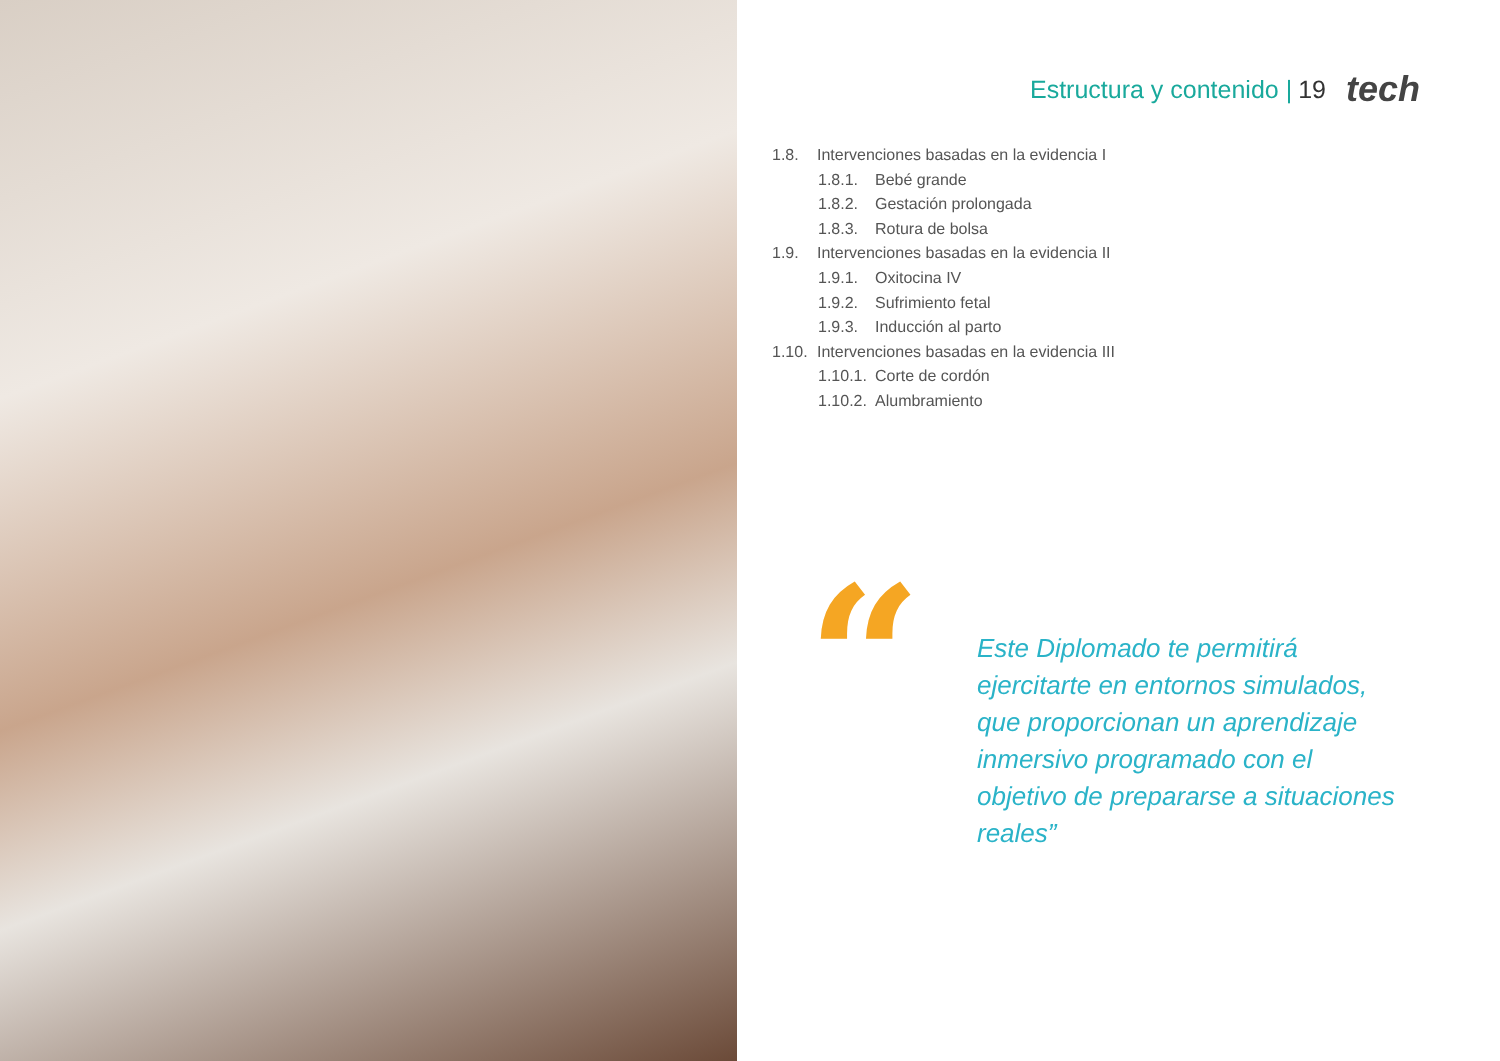Estructura y contenido | 19 tech
1.8. Intervenciones basadas en la evidencia I
1.8.1. Bebé grande
1.8.2. Gestación prolongada
1.8.3. Rotura de bolsa
1.9. Intervenciones basadas en la evidencia II
1.9.1. Oxitocina IV
1.9.2. Sufrimiento fetal
1.9.3. Inducción al parto
1.10. Intervenciones basadas en la evidencia III
1.10.1. Corte de cordón
1.10.2. Alumbramiento
“
Este Diplomado te permitirá ejercitarte en entornos simulados, que proporcionan un aprendizaje inmersivo programado con el objetivo de prepararse a situaciones reales”